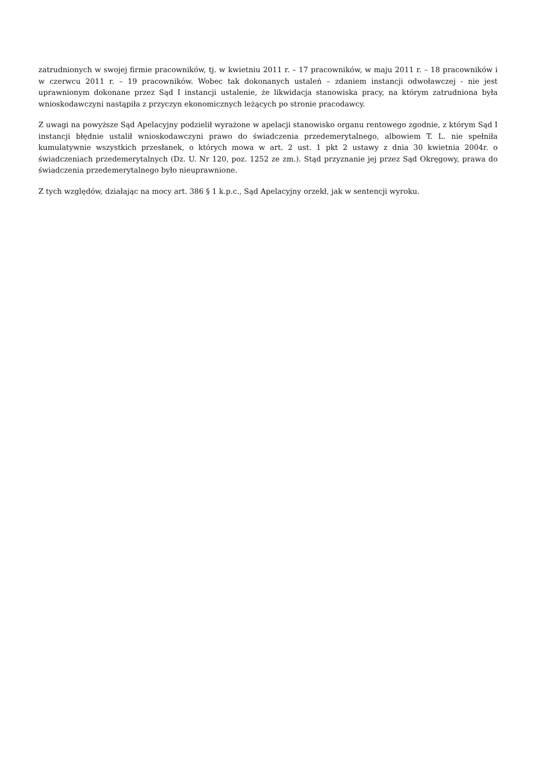zatrudnionych w swojej firmie pracowników, tj. w kwietniu 2011 r. – 17 pracowników, w maju 2011 r. – 18 pracowników i w czerwcu 2011 r. – 19 pracowników. Wobec tak dokonanych ustaleń – zdaniem instancji odwoławczej - nie jest uprawnionym dokonane przez Sąd I instancji ustalenie, że likwidacja stanowiska pracy, na którym zatrudniona była wnioskodawczyni nastąpiła z przyczyn ekonomicznych leżących po stronie pracodawcy.
Z uwagi na powyższe Sąd Apelacyjny podzielił wyrażone w apelacji stanowisko organu rentowego zgodnie, z którym Sąd I instancji błędnie ustalił wnioskodawczyni prawo do świadczenia przedemerytalnego, albowiem T. L. nie spełniła kumulatywnie wszystkich przesłanek, o których mowa w art. 2 ust. 1 pkt 2 ustawy z dnia 30 kwietnia 2004r. o świadczeniach przedemerytalnych (Dz. U. Nr 120, poz. 1252 ze zm.). Stąd przyznanie jej przez Sąd Okręgowy, prawa do świadczenia przedemerytalnego było nieuprawnione.
Z tych względów, działając na mocy art. 386 § 1 k.p.c., Sąd Apelacyjny orzekł, jak w sentencji wyroku.